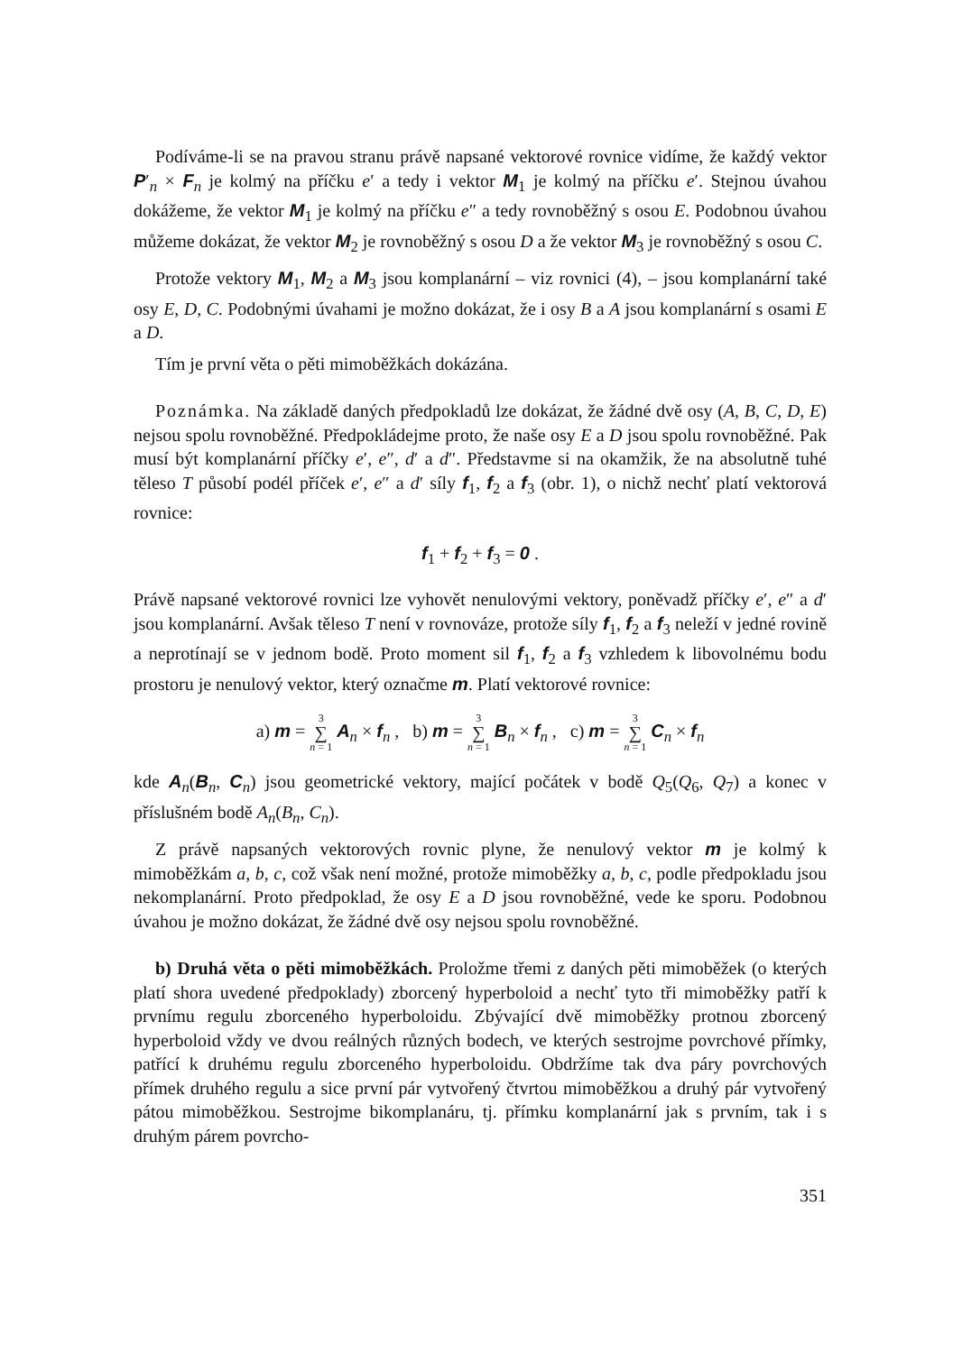Podíváme-li se na pravou stranu právě napsané vektorové rovnice vidíme, že každý vektor P′<sub>n</sub> × F<sub>n</sub> je kolmý na příčku e′ a tedy i vektor M<sub>1</sub> je kolmý na příčku e′. Stejnou úvahou dokážeme, že vektor M<sub>1</sub> je kolmý na příčku e″ a tedy rovnoběžný s osou E. Podobnou úvahou můžeme dokázat, že vektor M<sub>2</sub> je rovnoběžný s osou D a že vektor M<sub>3</sub> je rovnoběžný s osou C.
Protože vektory M<sub>1</sub>, M<sub>2</sub> a M<sub>3</sub> jsou komplanární – viz rovnici (4), – jsou komplanární také osy E, D, C. Podobnými úvahami je možno dokázat, že i osy B a A jsou komplanární s osami E a D.
Tím je první věta o pěti mimoběžkách dokázána.
Poznámka. Na základě daných předpokladů lze dokázat, že žádné dvě osy (A, B, C, D, E) nejsou spolu rovnoběžné. Předpokládejme proto, že naše osy E a D jsou spolu rovnoběžné. Pak musí být komplanární příčky e′, e″, d′ a d″. Představme si na okamžik, že na absolutně tuhé těleso T působí podél příček e′, e″ a d′ síly f<sub>1</sub>, f<sub>2</sub> a f<sub>3</sub> (obr. 1), o nichž nechť platí vektorová rovnice:
f<sub>1</sub> + f<sub>2</sub> + f<sub>3</sub> = 0 .
Právě napsané vektorové rovnici lze vyhovět nenulovými vektory, poněvadž příčky e′, e″ a d′ jsou komplanární. Avšak těleso T není v rovnováze, protože síly f<sub>1</sub>, f<sub>2</sub> a f<sub>3</sub> neleží v jedné rovině a neprotínají se v jednom bodě. Proto moment sil f<sub>1</sub>, f<sub>2</sub> a f<sub>3</sub> vzhledem k libovolnému bodu prostoru je nenulový vektor, který označme m. Platí vektorové rovnice:
a) m = 3 ∑ n = 1 A<sub>n</sub> × f<sub>n</sub> , b) m = 3 ∑ n = 1 B<sub>n</sub> × f<sub>n</sub> , c) m = 3 ∑ n = 1 C<sub>n</sub> × f<sub>n</sub>
kde A<sub>n</sub>(B<sub>n</sub>, C<sub>n</sub>) jsou geometrické vektory, mající počátek v bodě Q<sub>5</sub>(Q<sub>6</sub>, Q<sub>7</sub>) a konec v příslušném bodě A<sub>n</sub>(B<sub>n</sub>, C<sub>n</sub>).
Z právě napsaných vektorových rovnic plyne, že nenulový vektor m je kolmý k mimoběžkám a, b, c, což však není možné, protože mimoběžky a, b, c, podle předpokladu jsou nekomplanární. Proto předpoklad, že osy E a D jsou rovnoběžné, vede ke sporu. Podobnou úvahou je možno dokázat, že žádné dvě osy nejsou spolu rovnoběžné.
b) Druhá věta o pěti mimoběžkách. Proložme třemi z daných pěti mimoběžek (o kterých platí shora uvedené předpoklady) zborcený hyperboloid a nechť tyto tři mimoběžky patří k prvnímu regulu zborceného hyperboloidu. Zbývající dvě mimoběžky protnou zborcený hyperboloid vždy ve dvou reálných různých bodech, ve kterých sestrojme povrchové přímky, patřící k druhému regulu zborceného hyperboloidu. Obdržíme tak dva páry povrchových přímek druhého regulu a sice první pár vytvořený čtvrtou mimoběžkou a druhý pár vytvořený pátou mimoběžkou. Sestrojme bikomplanáru, tj. přímku komplanární jak s prvním, tak i s druhým párem povrcho-
351